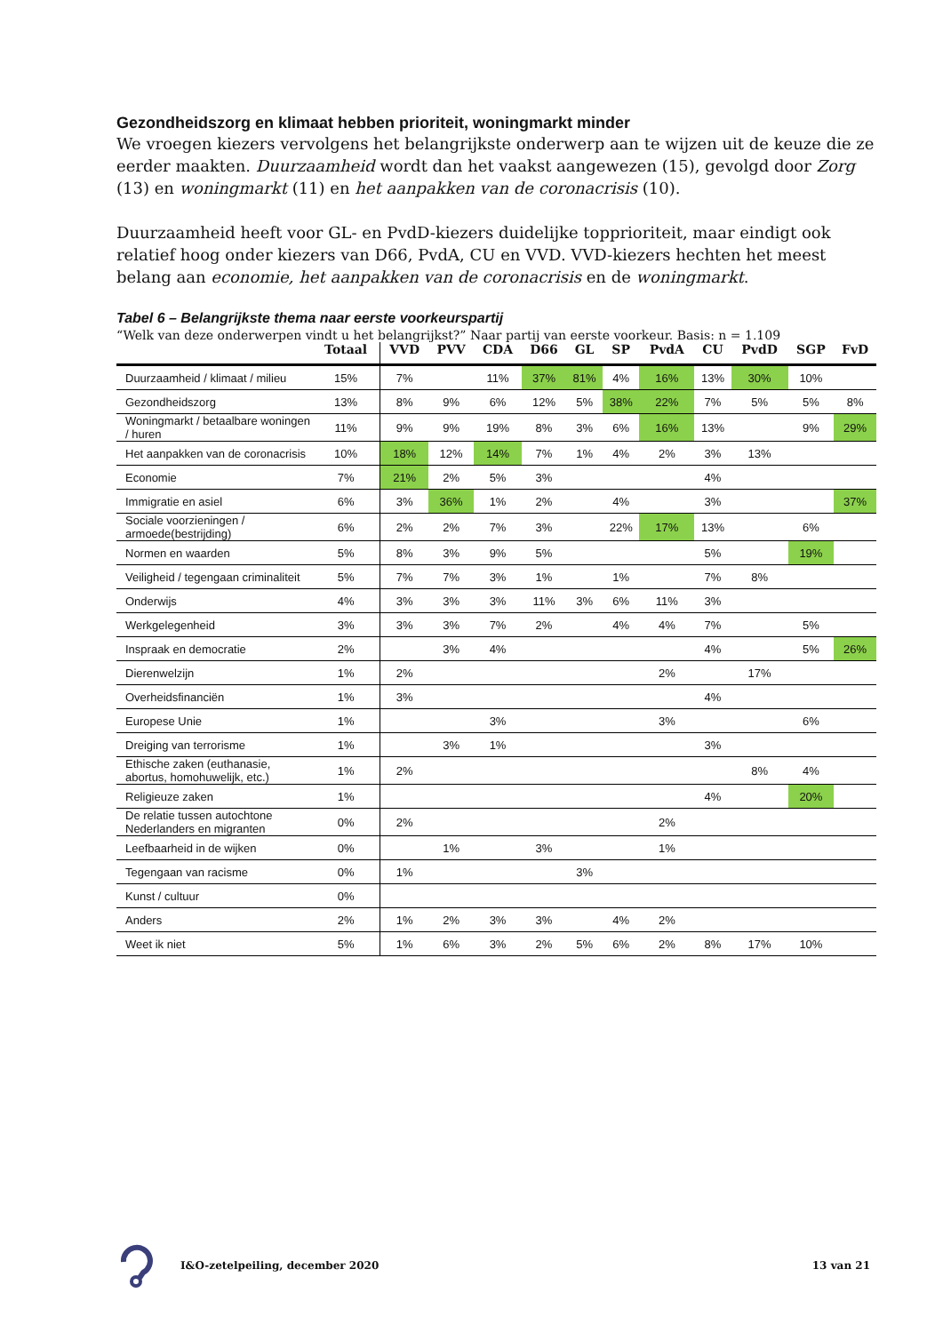Gezondheidszorg en klimaat hebben prioriteit, woningmarkt minder
We vroegen kiezers vervolgens het belangrijkste onderwerp aan te wijzen uit de keuze die ze eerder maakten. Duurzaamheid wordt dan het vaakst aangewezen (15), gevolgd door Zorg (13) en woningmarkt (11) en het aanpakken van de coronacrisis (10).
Duurzaamheid heeft voor GL- en PvdD-kiezers duidelijke topprioriteit, maar eindigt ook relatief hoog onder kiezers van D66, PvdA, CU en VVD. VVD-kiezers hechten het meest belang aan economie, het aanpakken van de coronacrisis en de woningmarkt.
Tabel 6 – Belangrijkste thema naar eerste voorkeurspartij
“Welk van deze onderwerpen vindt u het belangrijkst?” Naar partij van eerste voorkeur. Basis: n = 1.109
| | Totaal | VVD | PVV | CDA | D66 | GL | SP | PvdA | CU | PvdD | SGP | FvD |
| --- | --- | --- | --- | --- | --- | --- | --- | --- | --- | --- | --- | --- |
| Duurzaamheid / klimaat / milieu | 15% | 7% | | 11% | 37% | 81% | 4% | 16% | 13% | 30% | 10% | |
| Gezondheidszorg | 13% | 8% | 9% | 6% | 12% | 5% | 38% | 22% | 7% | 5% | 5% | 8% |
| Woningmarkt / betaalbare woningen / huren | 11% | 9% | 9% | 19% | 8% | 3% | 6% | 16% | 13% | | 9% | 29% |
| Het aanpakken van de coronacrisis | 10% | 18% | 12% | 14% | 7% | 1% | 4% | 2% | 3% | 13% | | |
| Economie | 7% | 21% | 2% | 5% | 3% | | | | 4% | | | |
| Immigratie en asiel | 6% | 3% | 36% | 1% | 2% | | 4% | | 3% | | | 37% |
| Sociale voorzieningen / armoede(bestrijding) | 6% | 2% | 2% | 7% | 3% | | 22% | 17% | 13% | | 6% | |
| Normen en waarden | 5% | 8% | 3% | 9% | 5% | | | | 5% | | 19% | |
| Veiligheid / tegengaan criminaliteit | 5% | 7% | 7% | 3% | 1% | | 1% | | 7% | 8% | | |
| Onderwijs | 4% | 3% | 3% | 3% | 11% | 3% | 6% | 11% | 3% | | | |
| Werkgelegenheid | 3% | 3% | 3% | 7% | 2% | | 4% | 4% | 7% | | 5% | |
| Inspraak en democratie | 2% | | 3% | 4% | | | | | 4% | | 5% | 26% |
| Dierenwelzijn | 1% | 2% | | | | | | 2% | | 17% | | |
| Overheidsfinanciën | 1% | 3% | | | | | | | 4% | | | |
| Europese Unie | 1% | | | 3% | | | | 3% | | | 6% | |
| Dreiging van terrorisme | 1% | | 3% | 1% | | | | | 3% | | | |
| Ethische zaken (euthanasie, abortus, homohuwelijk, etc.) | 1% | 2% | | | | | | | | 8% | 4% | |
| Religieuze zaken | 1% | | | | | | | | 4% | | 20% | |
| De relatie tussen autochtone Nederlanders en migranten | 0% | 2% | | | | | | 2% | | | | |
| Leefbaarheid in de wijken | 0% | | 1% | | 3% | | | 1% | | | | |
| Tegengaan van racisme | 0% | 1% | | | | 3% | | | | | | |
| Kunst / cultuur | 0% | | | | | | | | | | | |
| Anders | 2% | 1% | 2% | 3% | 3% | | 4% | 2% | | | | |
| Weet ik niet | 5% | 1% | 6% | 3% | 2% | 5% | 6% | 2% | 8% | 17% | 10% | |
I&O-zetelpeiling, december 2020 13 van 21